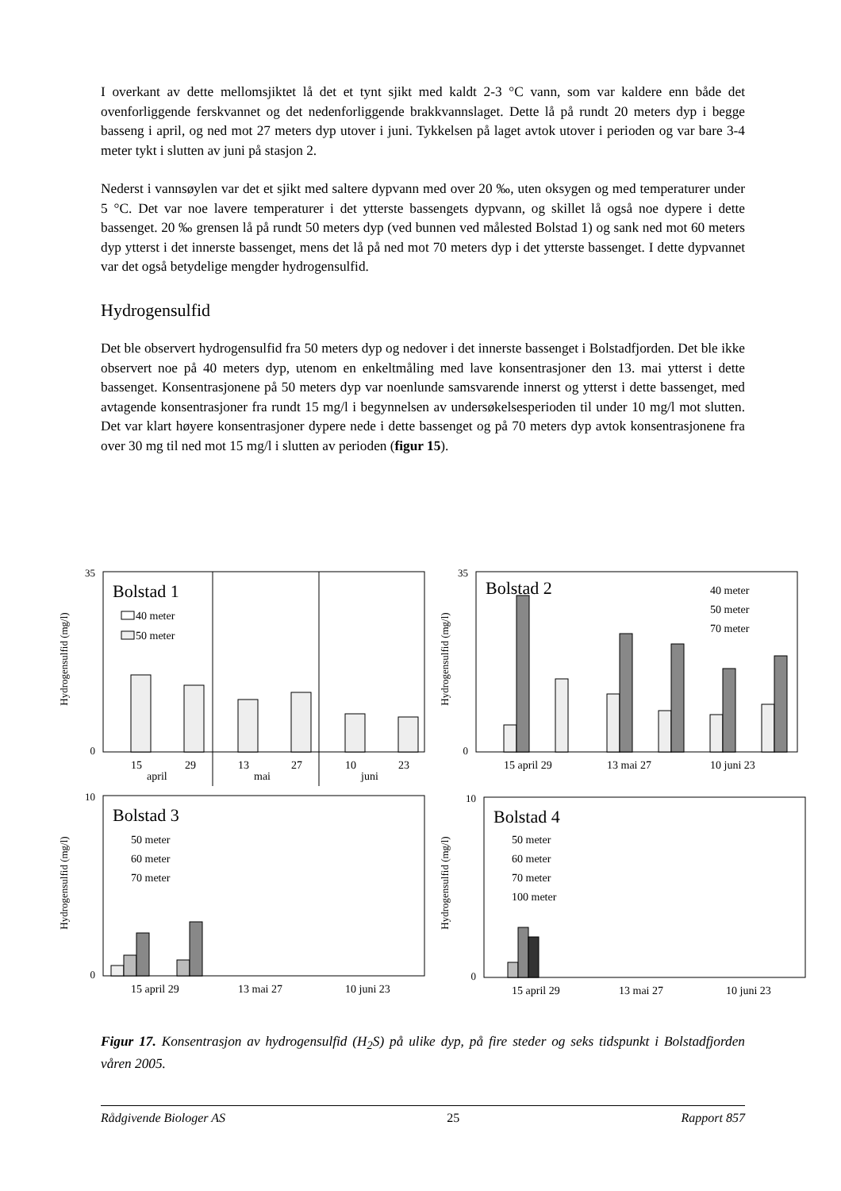I overkant av dette mellomsjiktet lå det et tynt sjikt med kaldt 2-3 °C vann, som var kaldere enn både det ovenforliggende ferskvannet og det nedenforliggende brakkvannslaget. Dette lå på rundt 20 meters dyp i begge basseng i april, og ned mot 27 meters dyp utover i juni. Tykkelsen på laget avtok utover i perioden og var bare 3-4 meter tykt i slutten av juni på stasjon 2.
Nederst i vannsøylen var det et sjikt med saltere dypvann med over 20 ‰, uten oksygen og med temperaturer under 5 °C. Det var noe lavere temperaturer i det ytterste bassengets dypvann, og skillet lå også noe dypere i dette bassenget. 20 ‰ grensen lå på rundt 50 meters dyp (ved bunnen ved målested Bolstad 1) og sank ned mot 60 meters dyp ytterst i det innerste bassenget, mens det lå på ned mot 70 meters dyp i det ytterste bassenget. I dette dypvannet var det også betydelige mengder hydrogensulfid.
Hydrogensulfid
Det ble observert hydrogensulfid fra 50 meters dyp og nedover i det innerste bassenget i Bolstadfjorden. Det ble ikke observert noe på 40 meters dyp, utenom en enkeltmåling med lave konsentrasjoner den 13. mai ytterst i dette bassenget. Konsentrasjonene på 50 meters dyp var noenlunde samsvarende innerst og ytterst i dette bassenget, med avtagende konsentrasjoner fra rundt 15 mg/l i begynnelsen av undersøkelsesperioden til under 10 mg/l mot slutten. Det var klart høyere konsentrasjoner dypere nede i dette bassenget og på 70 meters dyp avtok konsentrasjonene fra over 30 mg til ned mot 15 mg/l i slutten av perioden (figur 15).
Hydrogensulfid (mg/l)
35
0
Bolstad 1
40 meter
50 meter
15
29
13
27
10
23
april
mai
juni
Hydrogensulfid (mg/l)
35
0
Bolstad 2
40 meter
50 meter
70 meter
15 april 29
13 mai 27
10 juni 23
Hydrogensulfid (mg/l)
10
0
Bolstad 3
50 meter
60 meter
70 meter
15 april 29
13 mai 27
10 juni 23
Hydrogensulfid (mg/l)
10
0
Bolstad 4
50 meter
60 meter
70 meter
100 meter
15 april 29
13 mai 27
10 juni 23
Figur 17. Konsentrasjon av hydrogensulfid (H<sub>2</sub>S) på ulike dyp, på fire steder og seks tidspunkt i Bolstadfjorden våren 2005.
Rådgivende Biologer AS 25 Rapport 857